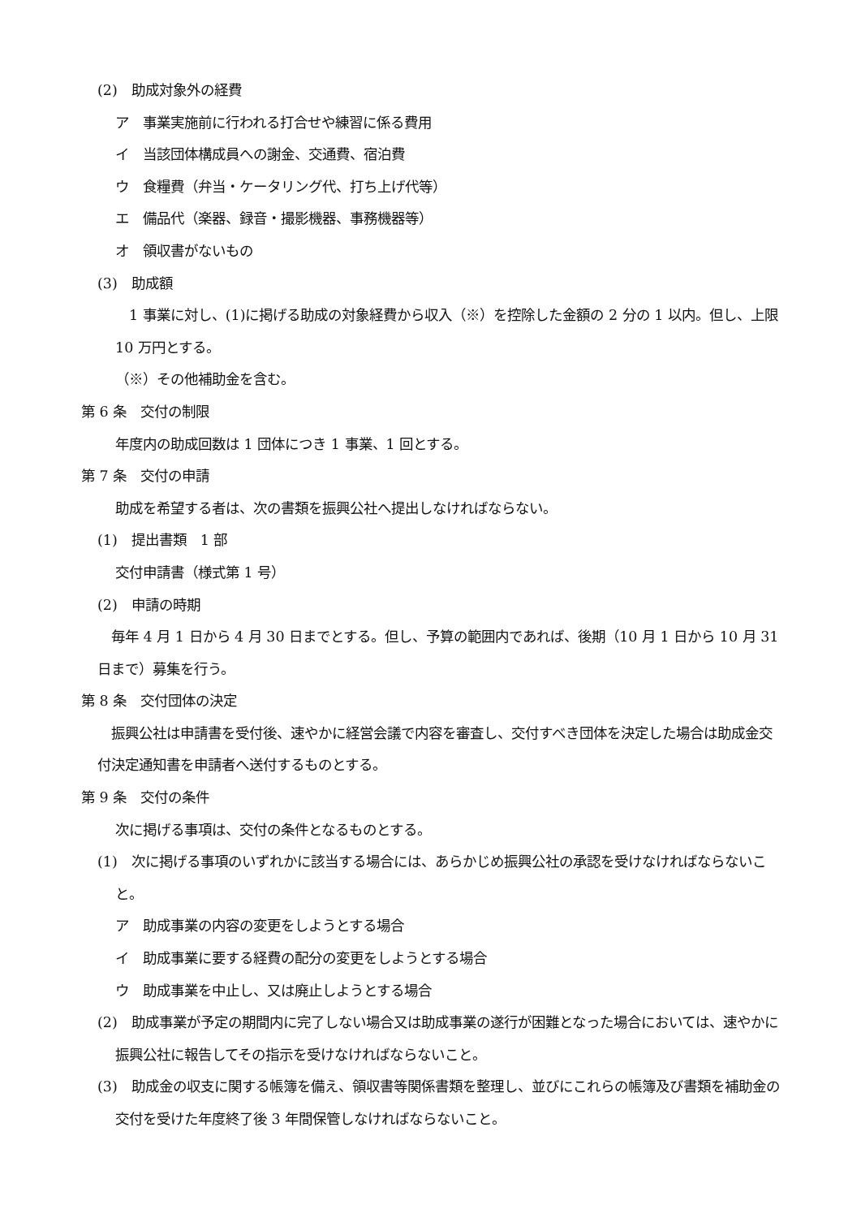(2)　助成対象外の経費
ア　事業実施前に行われる打合せや練習に係る費用
イ　当該団体構成員への謝金、交通費、宿泊費
ウ　食糧費（弁当・ケータリング代、打ち上げ代等）
エ　備品代（楽器、録音・撮影機器、事務機器等）
オ　領収書がないもの
(3)　助成額
　1 事業に対し、(1)に掲げる助成の対象経費から収入（※）を控除した金額の 2 分の 1 以内。但し、上限 10 万円とする。
（※）その他補助金を含む。
第 6 条　交付の制限
年度内の助成回数は 1 団体につき 1 事業、1 回とする。
第 7 条　交付の申請
助成を希望する者は、次の書類を振興公社へ提出しなければならない。
(1)　提出書類　1 部
交付申請書（様式第 1 号）
(2)　申請の時期
　毎年 4 月 1 日から 4 月 30 日までとする。但し、予算の範囲内であれば、後期（10 月 1 日から 10 月 31 日まで）募集を行う。
第 8 条　交付団体の決定
　振興公社は申請書を受付後、速やかに経営会議で内容を審査し、交付すべき団体を決定した場合は助成金交付決定通知書を申請者へ送付するものとする。
第 9 条　交付の条件
次に掲げる事項は、交付の条件となるものとする。
(1)　次に掲げる事項のいずれかに該当する場合には、あらかじめ振興公社の承認を受けなければならないこと。
ア　助成事業の内容の変更をしようとする場合
イ　助成事業に要する経費の配分の変更をしようとする場合
ウ　助成事業を中止し、又は廃止しようとする場合
(2)　助成事業が予定の期間内に完了しない場合又は助成事業の遂行が困難となった場合においては、速やかに振興公社に報告してその指示を受けなければならないこと。
(3)　助成金の収支に関する帳簿を備え、領収書等関係書類を整理し、並びにこれらの帳簿及び書類を補助金の交付を受けた年度終了後 3 年間保管しなければならないこと。